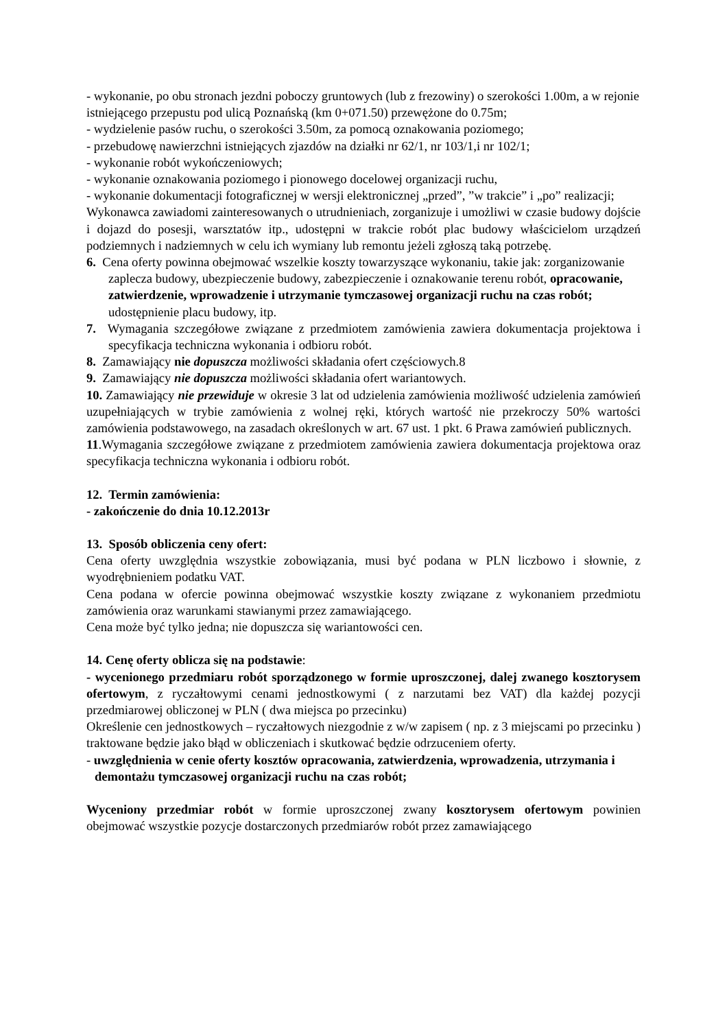- wykonanie, po obu stronach jezdni poboczy gruntowych (lub z frezowiny) o szerokości 1.00m, a w rejonie istniejącego przepustu pod ulicą Poznańską (km 0+071.50) przewężone do 0.75m;
- wydzielenie pasów ruchu, o szerokości 3.50m, za pomocą oznakowania poziomego;
- przebudowę nawierzchni istniejących zjazdów na działki nr 62/1, nr 103/1,i nr 102/1;
- wykonanie robót wykończeniowych;
- wykonanie oznakowania poziomego i pionowego docelowej organizacji ruchu,
- wykonanie dokumentacji fotograficznej w wersji elektronicznej „przed”, ”w trakcie” i „po” realizacji;
Wykonawca zawiadomi zainteresowanych o utrudnieniach, zorganizuje i umożliwi w czasie budowy dojście i dojazd do posesji, warsztatów itp., udostępni w trakcie robót plac budowy właścicielom urządzeń podziemnych i nadziemnych w celu ich wymiany lub remontu jeżeli zgłoszą taką potrzebę.
6. Cena oferty powinna obejmować wszelkie koszty towarzyszące wykonaniu, takie jak: zorganizowanie zaplecza budowy, ubezpieczenie budowy, zabezpieczenie i oznakowanie terenu robót, opracowanie, zatwierdzenie, wprowadzenie i utrzymanie tymczasowej organizacji ruchu na czas robót; udostępnienie placu budowy, itp.
7. Wymagania szczegółowe związane z przedmiotem zamówienia zawiera dokumentacja projektowa i specyfikacja techniczna wykonania i odbioru robót.
8. Zamawiający nie dopuszcza możliwości składania ofert częściowych.8
9. Zamawiający nie dopuszcza możliwości składania ofert wariantowych.
10. Zamawiający nie przewiduje w okresie 3 lat od udzielenia zamówienia możliwość udzielenia zamówień uzupełniających w trybie zamówienia z wolnej ręki, których wartość nie przekroczy 50% wartości zamówienia podstawowego, na zasadach określonych w art. 67 ust. 1 pkt. 6 Prawa zamówień publicznych.
11.Wymagania szczegółowe związane z przedmiotem zamówienia zawiera dokumentacja projektowa oraz specyfikacja techniczna wykonania i odbioru robót.
12. Termin zamówienia:
- zakończenie do dnia 10.12.2013r
13. Sposób obliczenia ceny ofert:
Cena oferty uwzględnia wszystkie zobowiązania, musi być podana w PLN liczbowo i słownie, z wyodrębnieniem podatku VAT.
Cena podana w ofercie powinna obejmować wszystkie koszty związane z wykonaniem przedmiotu zamówienia oraz warunkami stawianymi przez zamawiającego.
Cena może być tylko jedna; nie dopuszcza się wariantowości cen.
14. Cenę oferty oblicza się na podstawie:
- wycenionego przedmiaru robót sporządzonego w formie uproszczonej, dalej zwanego kosztorysem ofertowym, z ryczałtowymi cenami jednostkowymi ( z narzutami bez VAT) dla każdej pozycji przedmiarowej obliczonej w PLN ( dwa miejsca po przecinku)
Określenie cen jednostkowych – ryczałtowych niezgodnie z w/w zapisem ( np. z 3 miejscami po przecinku ) traktowane będzie jako błąd w obliczeniach i skutkować będzie odrzuceniem oferty.
- uwzględnienia w cenie oferty kosztów opracowania, zatwierdzenia, wprowadzenia, utrzymania i demontażu tymczasowej organizacji ruchu na czas robót;
Wyceniony przedmiar robót w formie uproszczonej zwany kosztorysem ofertowym powinien obejmować wszystkie pozycje dostarczonych przedmiarów robót przez zamawiającego